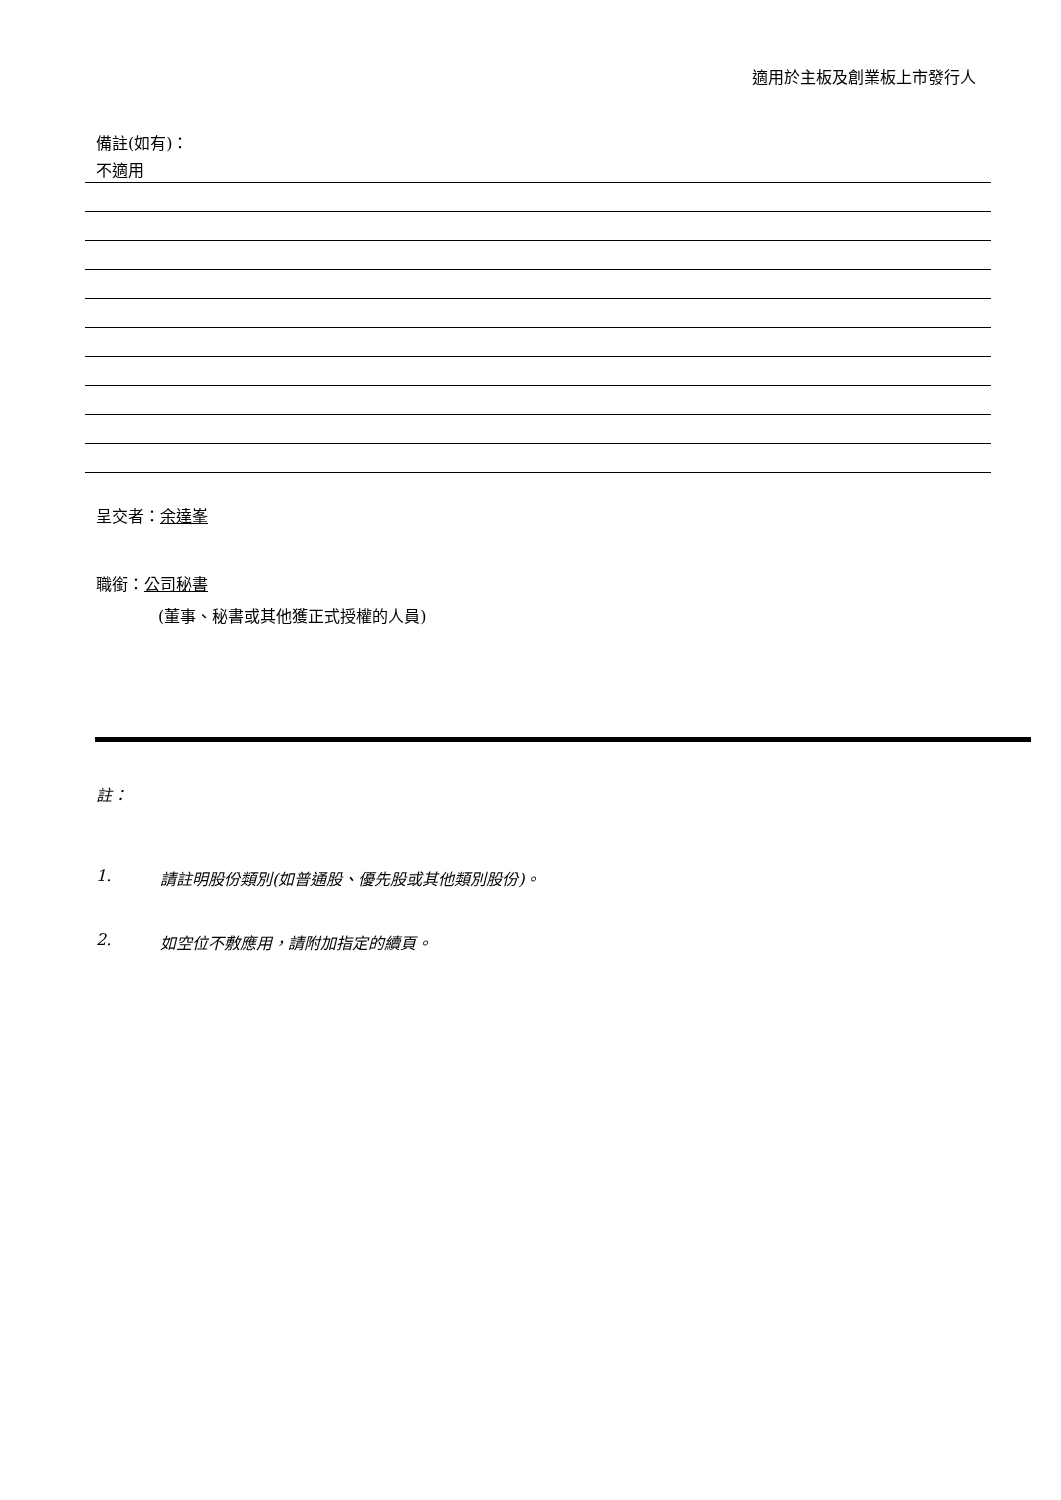適用於主板及創業板上市發行人
備註(如有)：
不適用
呈交者：余達峯
職銜：公司秘書
(董事、秘書或其他獲正式授權的人員)
註：
1. 請註明股份類別(如普通股、優先股或其他類別股份)。
2. 如空位不敷應用，請附加指定的續頁。